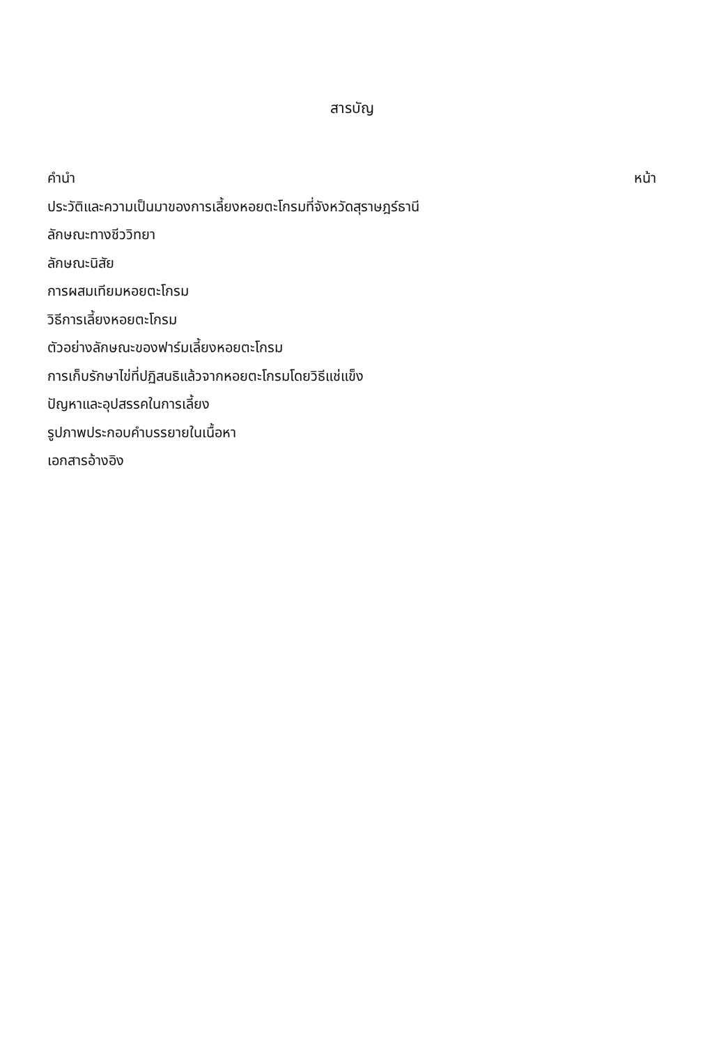สารบัญ
คำนำ หน้า
ประวัติและความเป็นมาของการเลี้ยงหอยตะโกรมที่จังหวัดสุราษฎร์ธานี
ลักษณะทางชีววิทยา
ลักษณะนิสัย
การผสมเทียมหอยตะโกรม
วิธีการเลี้ยงหอยตะโกรม
ตัวอย่างลักษณะของฟาร์มเลี้ยงหอยตะโกรม
การเก็บรักษาไข่ที่ปฏิสนธิแล้วจากหอยตะโกรมโดยวิธีแช่แข็ง
ปัญหาและอุปสรรคในการเลี้ยง
รูปภาพประกอบคำบรรยายในเนื้อหา
เอกสารอ้างอิง